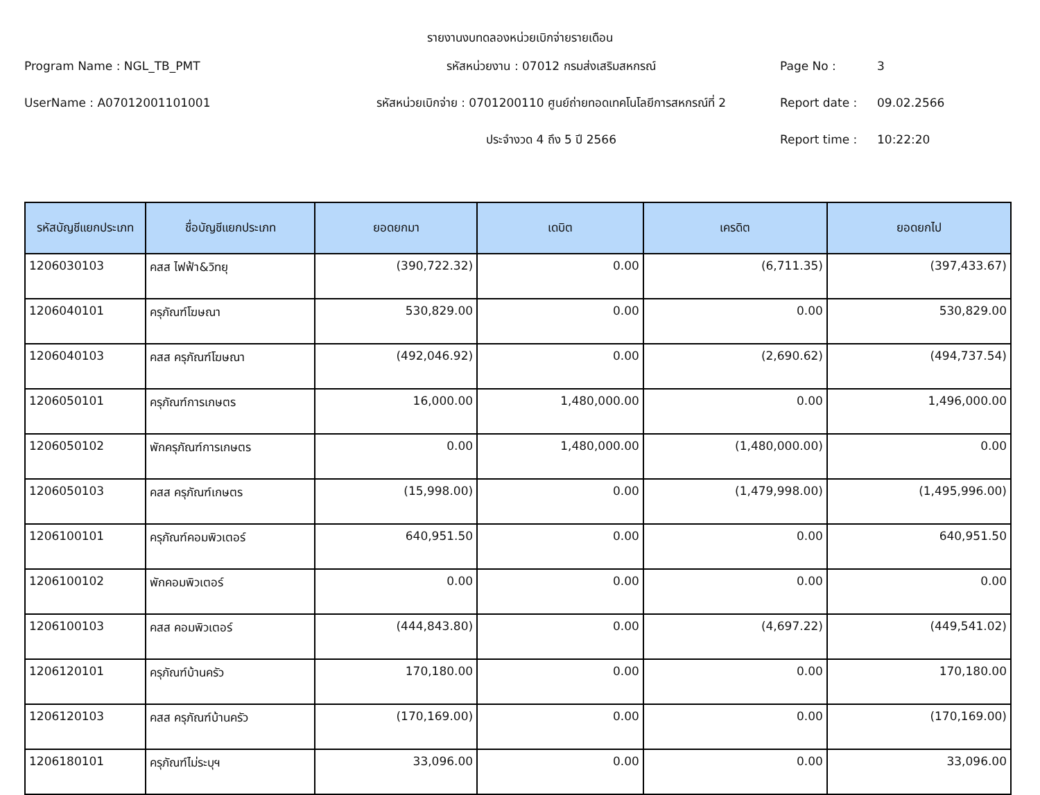รายงานงบทดลองหน่วยเบิกจ่ายรายเดือน
Program Name : NGL_TB_PMT
รหัสหน่วยงาน : 07012 กรมส่งเสริมสหกรณ์
Page No :
3
UserName : A07012001101001
รหัสหน่วยเบิกจ่าย : 0701200110 ศูนย์ถ่ายทอดเทคโนโลยีการสหกรณ์ที่ 2
Report date :
09.02.2566
ประจำงวด 4 ถึง 5 ปี 2566
Report time :
10:22:20
| รหัสบัญชีแยกประเภท | ชื่อบัญชีแยกประเภท | ยอดยกมา | เดบิต | เครดิต | ยอดยกไป |
| --- | --- | --- | --- | --- | --- |
| 1206030103 | คสส ไฟฟ้า&วิทยุ | (390,722.32) | 0.00 | (6,711.35) | (397,433.67) |
| 1206040101 | ครุภัณฑ์โฆษณา | 530,829.00 | 0.00 | 0.00 | 530,829.00 |
| 1206040103 | คสส ครุภัณฑ์โฆษณา | (492,046.92) | 0.00 | (2,690.62) | (494,737.54) |
| 1206050101 | ครุภัณฑ์การเกษตร | 16,000.00 | 1,480,000.00 | 0.00 | 1,496,000.00 |
| 1206050102 | พักครุภัณฑ์การเกษตร | 0.00 | 1,480,000.00 | (1,480,000.00) | 0.00 |
| 1206050103 | คสส ครุภัณฑ์เกษตร | (15,998.00) | 0.00 | (1,479,998.00) | (1,495,996.00) |
| 1206100101 | ครุภัณฑ์คอมพิวเตอร์ | 640,951.50 | 0.00 | 0.00 | 640,951.50 |
| 1206100102 | พักคอมพิวเตอร์ | 0.00 | 0.00 | 0.00 | 0.00 |
| 1206100103 | คสส คอมพิวเตอร์ | (444,843.80) | 0.00 | (4,697.22) | (449,541.02) |
| 1206120101 | ครุภัณฑ์บ้านครัว | 170,180.00 | 0.00 | 0.00 | 170,180.00 |
| 1206120103 | คสส ครุภัณฑ์บ้านครัว | (170,169.00) | 0.00 | 0.00 | (170,169.00) |
| 1206180101 | ครุภัณฑ์ไม่ระบุฯ | 33,096.00 | 0.00 | 0.00 | 33,096.00 |